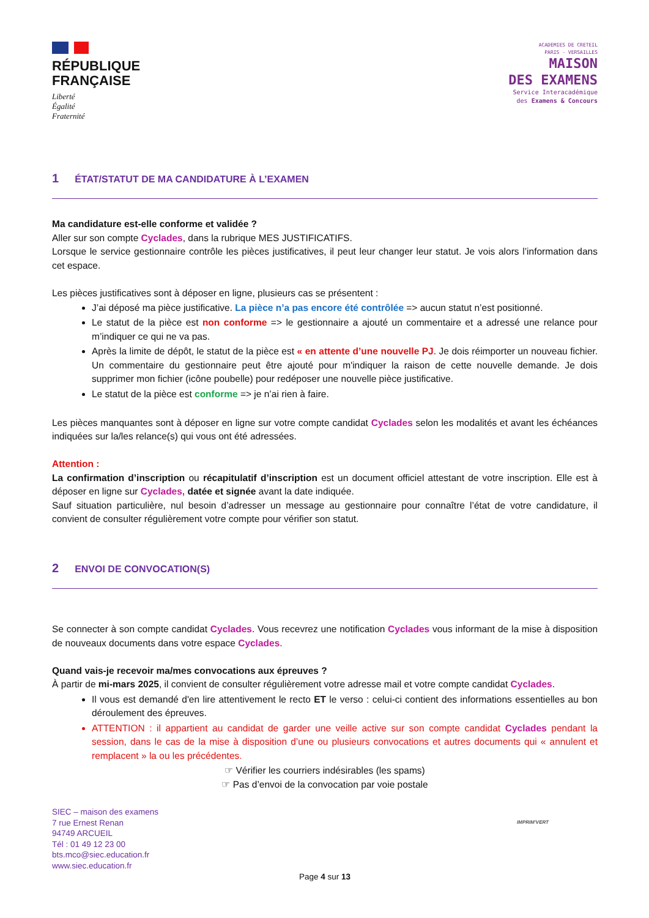RÉPUBLIQUE
FRANÇAISE
Liberté
Égalité
Fraternité
ACADEMIES DE CRETEIL
PARIS - VERSAILLES
MAISON
DES EXAMENS
Service Interacadémique
des Examens & Concours
1 ÉTAT/STATUT DE MA CANDIDATURE À L’EXAMEN
Ma candidature est-elle conforme et validée ?
Aller sur son compte Cyclades, dans la rubrique MES JUSTIFICATIFS.
Lorsque le service gestionnaire contrôle les pièces justificatives, il peut leur changer leur statut. Je vois alors l’information dans cet espace.
Les pièces justificatives sont à déposer en ligne, plusieurs cas se présentent :
J’ai déposé ma pièce justificative. La pièce n’a pas encore été contrôlée => aucun statut n’est positionné.
Le statut de la pièce est non conforme => le gestionnaire a ajouté un commentaire et a adressé une relance pour m’indiquer ce qui ne va pas.
Après la limite de dépôt, le statut de la pièce est « en attente d’une nouvelle PJ. Je dois réimporter un nouveau fichier. Un commentaire du gestionnaire peut être ajouté pour m'indiquer la raison de cette nouvelle demande. Je dois supprimer mon fichier (icône poubelle) pour redéposer une nouvelle pièce justificative.
Le statut de la pièce est conforme => je n’ai rien à faire.
Les pièces manquantes sont à déposer en ligne sur votre compte candidat Cyclades selon les modalités et avant les échéances indiquées sur la/les relance(s) qui vous ont été adressées.
Attention :
La confirmation d’inscription ou récapitulatif d’inscription est un document officiel attestant de votre inscription. Elle est à déposer en ligne sur Cyclades, datée et signée avant la date indiquée.
Sauf situation particulière, nul besoin d’adresser un message au gestionnaire pour connaître l’état de votre candidature, il convient de consulter régulièrement votre compte pour vérifier son statut.
2 ENVOI DE CONVOCATION(S)
Se connecter à son compte candidat Cyclades. Vous recevrez une notification Cyclades vous informant de la mise à disposition de nouveaux documents dans votre espace Cyclades.
Quand vais-je recevoir ma/mes convocations aux épreuves ?
À partir de mi-mars 2025, il convient de consulter régulièrement votre adresse mail et votre compte candidat Cyclades.
Il vous est demandé d'en lire attentivement le recto ET le verso : celui-ci contient des informations essentielles au bon déroulement des épreuves.
ATTENTION : il appartient au candidat de garder une veille active sur son compte candidat Cyclades pendant la session, dans le cas de la mise à disposition d’une ou plusieurs convocations et autres documents qui « annulent et remplacent » la ou les précédentes.
☞ Vérifier les courriers indésirables (les spams)
☞ Pas d’envoi de la convocation par voie postale
SIEC – maison des examens
7 rue Ernest Renan
94749 ARCUEIL
Tél : 01 49 12 23 00
bts.mco@siec.education.fr
www.siec.education.fr
IMPRIM'VERT
Page 4 sur 13